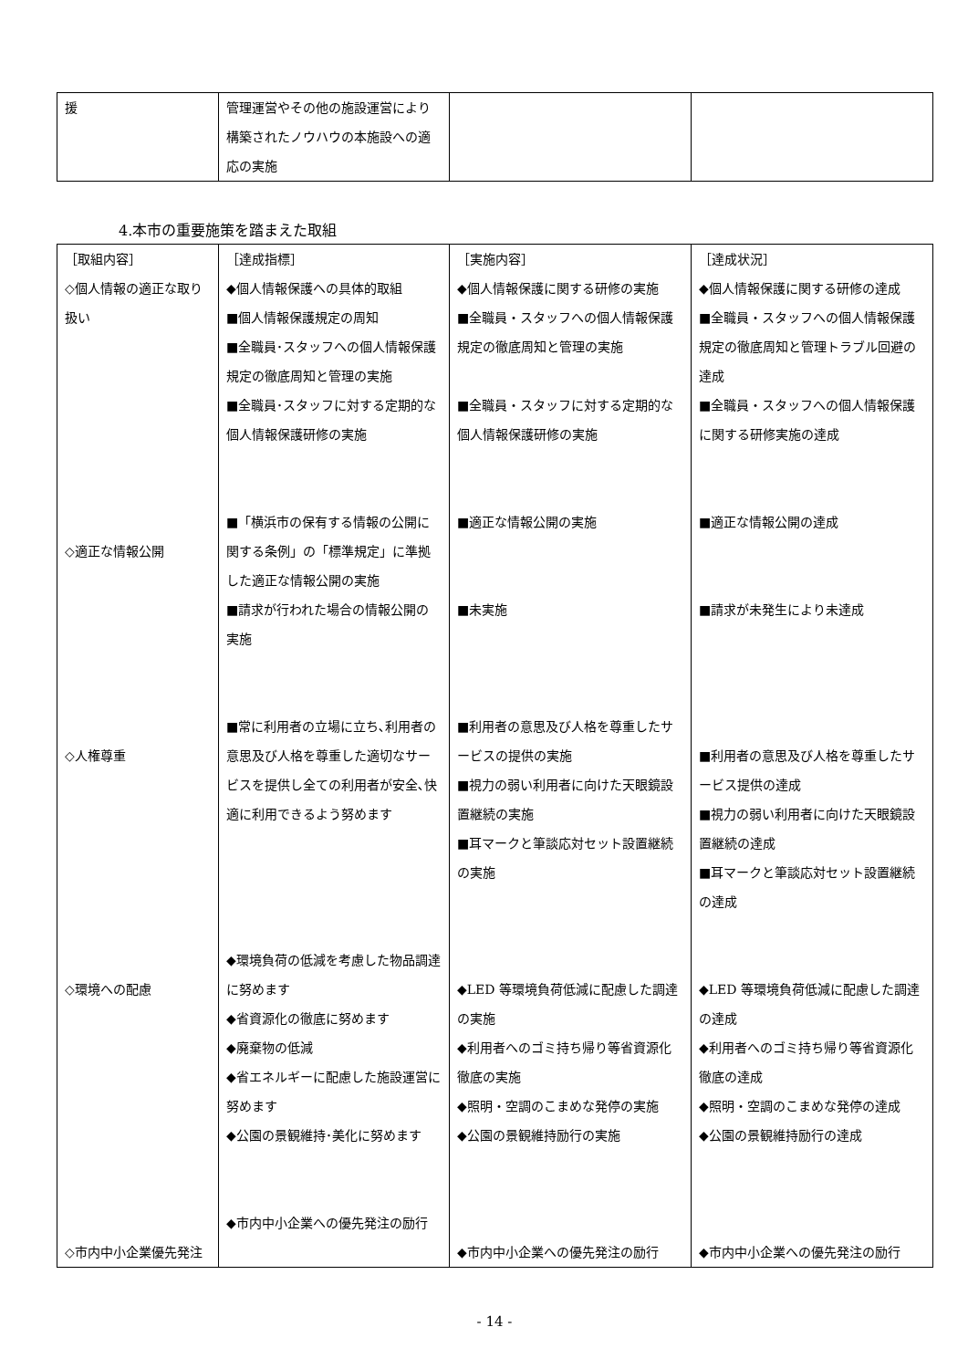| 援 | 管理運営やその他の施設運営により構築されたノウハウの本施設への適応の実施 | | |
4.本市の重要施策を踏まえた取組
| ［取組内容］ ◇個人情報の適正な取り扱い ◇適正な情報公開 ◇人権尊重 ◇環境への配慮 ◇市内中小企業優先発注 | ［達成指標］ ◆個人情報保護への具体的取組 ■個人情報保護規定の周知 ■全職員･スタッフへの個人情報保護規定の徹底周知と管理の実施 ■全職員･スタッフに対する定期的な個人情報保護研修の実施 ■「横浜市の保有する情報の公開に関する条例」の「標準規定」に準拠した適正な情報公開の実施 ■請求が行われた場合の情報公開の実施 ■常に利用者の立場に立ち､利用者の意思及び人格を尊重した適切なサービスを提供し全ての利用者が安全､快適に利用できるよう努めます ◆環境負荷の低減を考慮した物品調達に努めます ◆省資源化の徹底に努めます ◆廃棄物の低減 ◆省エネルギーに配慮した施設運営に努めます ◆公園の景観維持･美化に努めます ◆市内中小企業への優先発注の励行 | ［実施内容］ ◆個人情報保護に関する研修の実施 ■全職員・スタッフへの個人情報保護規定の徹底周知と管理の実施 ■全職員・スタッフに対する定期的な個人情報保護研修の実施 ■適正な情報公開の実施 ■未実施 ■利用者の意思及び人格を尊重したサービスの提供の実施 ■視力の弱い利用者に向けた天眼鏡設置継続の実施 ■耳マークと筆談応対セット設置継続の実施 ◆LED 等環境負荷低減に配慮した調達の実施 ◆利用者へのゴミ持ち帰り等省資源化徹底の実施 ◆照明・空調のこまめな発停の実施 ◆公園の景観維持励行の実施 ◆市内中小企業への優先発注の励行 | ［達成状況］ ◆個人情報保護に関する研修の達成 ■全職員・スタッフへの個人情報保護規定の徹底周知と管理トラブル回避の達成 ■全職員・スタッフへの個人情報保護に関する研修実施の達成 ■適正な情報公開の達成 ■請求が未発生により未達成 ■利用者の意思及び人格を尊重したサービス提供の達成 ■視力の弱い利用者に向けた天眼鏡設置継続の達成 ■耳マークと筆談応対セット設置継続の達成 ◆LED 等環境負荷低減に配慮した調達の達成 ◆利用者へのゴミ持ち帰り等省資源化徹底の達成 ◆照明・空調のこまめな発停の達成 ◆公園の景観維持励行の達成 ◆市内中小企業への優先発注の励行 |
- 14 -